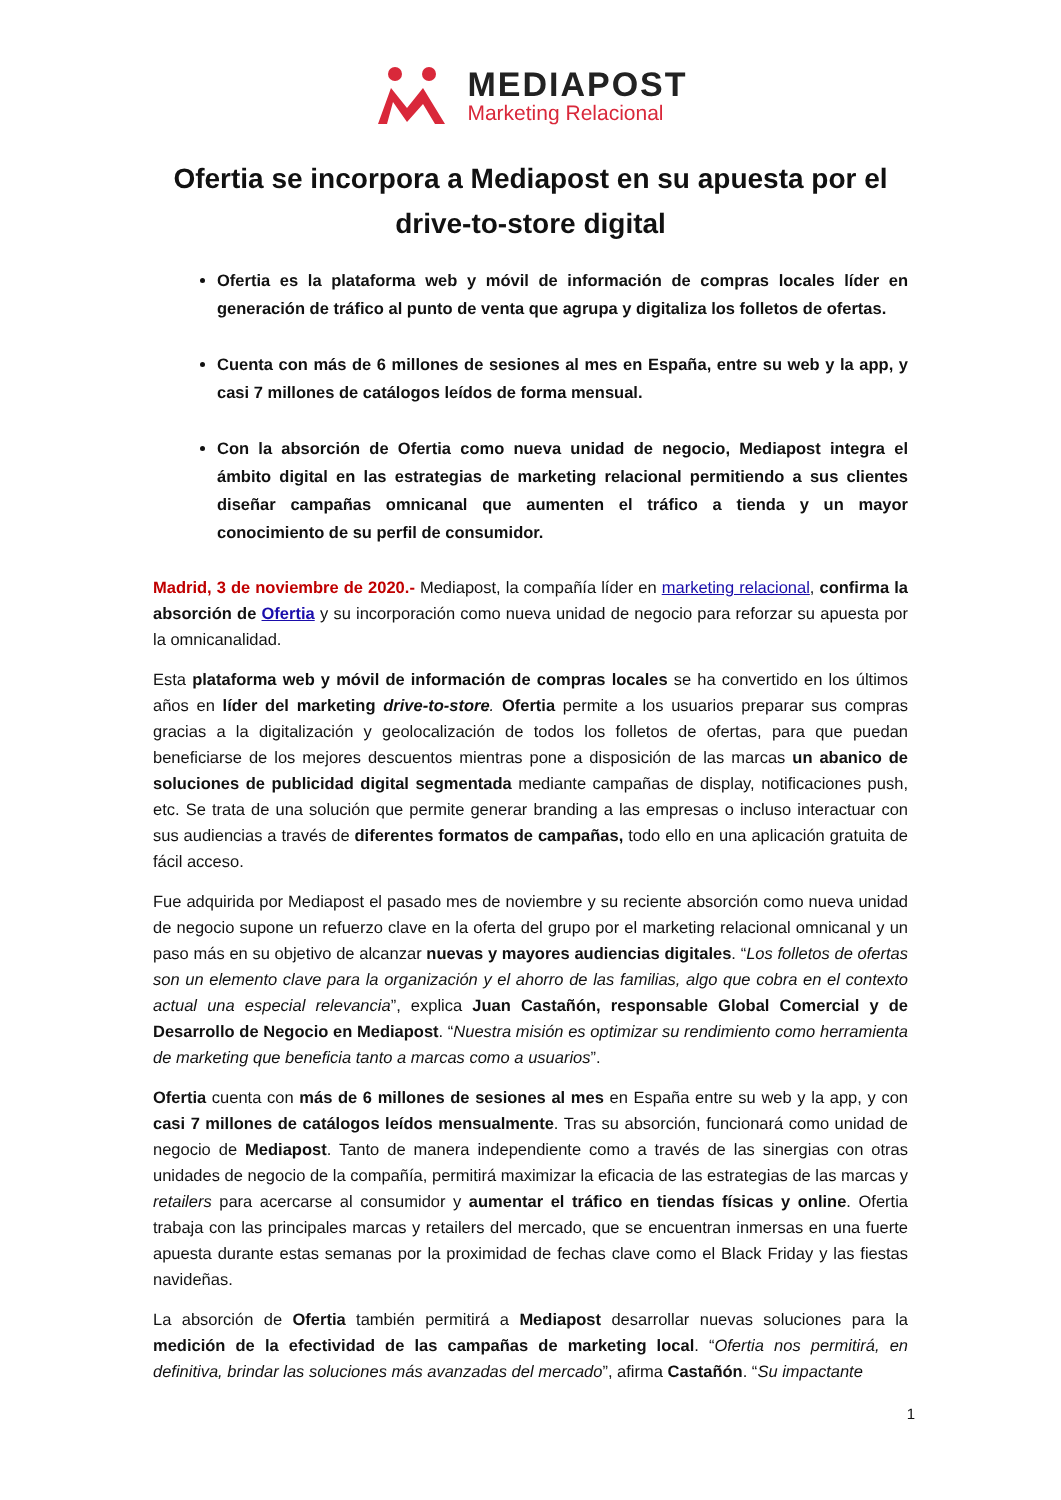MEDIAPOST
Marketing Relacional
Ofertia se incorpora a Mediapost en su apuesta por el drive-to-store digital
Ofertia es la plataforma web y móvil de información de compras locales líder en generación de tráfico al punto de venta que agrupa y digitaliza los folletos de ofertas.
Cuenta con más de 6 millones de sesiones al mes en España, entre su web y la app, y casi 7 millones de catálogos leídos de forma mensual.
Con la absorción de Ofertia como nueva unidad de negocio, Mediapost integra el ámbito digital en las estrategias de marketing relacional permitiendo a sus clientes diseñar campañas omnicanal que aumenten el tráfico a tienda y un mayor conocimiento de su perfil de consumidor.
Madrid, 3 de noviembre de 2020.- Mediapost, la compañía líder en marketing relacional, confirma la absorción de Ofertia y su incorporación como nueva unidad de negocio para reforzar su apuesta por la omnicanalidad.
Esta plataforma web y móvil de información de compras locales se ha convertido en los últimos años en líder del marketing drive-to-store. Ofertia permite a los usuarios preparar sus compras gracias a la digitalización y geolocalización de todos los folletos de ofertas, para que puedan beneficiarse de los mejores descuentos mientras pone a disposición de las marcas un abanico de soluciones de publicidad digital segmentada mediante campañas de display, notificaciones push, etc. Se trata de una solución que permite generar branding a las empresas o incluso interactuar con sus audiencias a través de diferentes formatos de campañas, todo ello en una aplicación gratuita de fácil acceso.
Fue adquirida por Mediapost el pasado mes de noviembre y su reciente absorción como nueva unidad de negocio supone un refuerzo clave en la oferta del grupo por el marketing relacional omnicanal y un paso más en su objetivo de alcanzar nuevas y mayores audiencias digitales. “Los folletos de ofertas son un elemento clave para la organización y el ahorro de las familias, algo que cobra en el contexto actual una especial relevancia”, explica Juan Castañón, responsable Global Comercial y de Desarrollo de Negocio en Mediapost. “Nuestra misión es optimizar su rendimiento como herramienta de marketing que beneficia tanto a marcas como a usuarios”.
Ofertia cuenta con más de 6 millones de sesiones al mes en España entre su web y la app, y con casi 7 millones de catálogos leídos mensualmente. Tras su absorción, funcionará como unidad de negocio de Mediapost. Tanto de manera independiente como a través de las sinergias con otras unidades de negocio de la compañía, permitirá maximizar la eficacia de las estrategias de las marcas y retailers para acercarse al consumidor y aumentar el tráfico en tiendas físicas y online. Ofertia trabaja con las principales marcas y retailers del mercado, que se encuentran inmersas en una fuerte apuesta durante estas semanas por la proximidad de fechas clave como el Black Friday y las fiestas navideñas.
La absorción de Ofertia también permitirá a Mediapost desarrollar nuevas soluciones para la medición de la efectividad de las campañas de marketing local. “Ofertia nos permitirá, en definitiva, brindar las soluciones más avanzadas del mercado”, afirma Castañón. “Su impactante
1